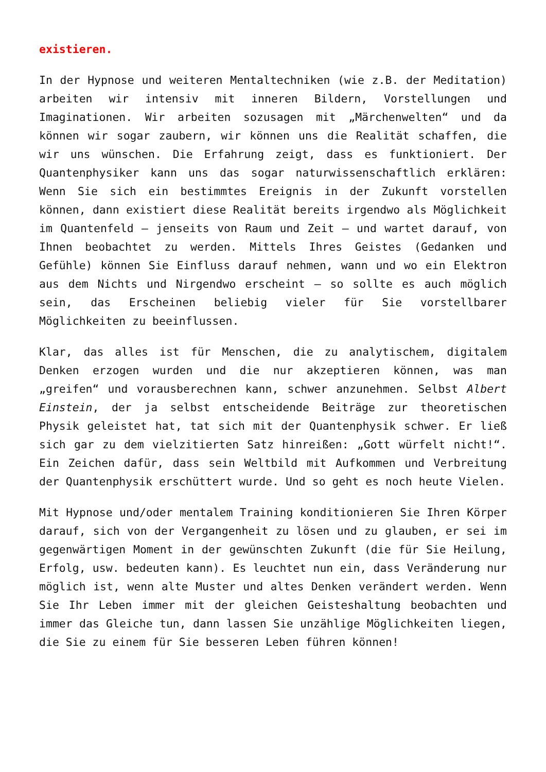existieren.
In der Hypnose und weiteren Mentaltechniken (wie z.B. der Meditation) arbeiten wir intensiv mit inneren Bildern, Vorstellungen und Imaginationen. Wir arbeiten sozusagen mit „Märchenwelten“ und da können wir sogar zaubern, wir können uns die Realität schaffen, die wir uns wünschen. Die Erfahrung zeigt, dass es funktioniert. Der Quantenphysiker kann uns das sogar naturwissenschaftlich erklären: Wenn Sie sich ein bestimmtes Ereignis in der Zukunft vorstellen können, dann existiert diese Realität bereits irgendwo als Möglichkeit im Quantenfeld – jenseits von Raum und Zeit – und wartet darauf, von Ihnen beobachtet zu werden. Mittels Ihres Geistes (Gedanken und Gefühle) können Sie Einfluss darauf nehmen, wann und wo ein Elektron aus dem Nichts und Nirgendwo erscheint – so sollte es auch möglich sein, das Erscheinen beliebig vieler für Sie vorstellbarer Möglichkeiten zu beeinflussen.
Klar, das alles ist für Menschen, die zu analytischem, digitalem Denken erzogen wurden und die nur akzeptieren können, was man „greifen“ und vorausberechnen kann, schwer anzunehmen. Selbst Albert Einstein, der ja selbst entscheidende Beiträge zur theoretischen Physik geleistet hat, tat sich mit der Quantenphysik schwer. Er ließ sich gar zu dem vielzitierten Satz hinreißen: „Gott würfelt nicht!“. Ein Zeichen dafür, dass sein Weltbild mit Aufkommen und Verbreitung der Quantenphysik erschüttert wurde. Und so geht es noch heute Vielen.
Mit Hypnose und/oder mentalem Training konditionieren Sie Ihren Körper darauf, sich von der Vergangenheit zu lösen und zu glauben, er sei im gegenwärtigen Moment in der gewünschten Zukunft (die für Sie Heilung, Erfolg, usw. bedeuten kann). Es leuchtet nun ein, dass Veränderung nur möglich ist, wenn alte Muster und altes Denken verändert werden. Wenn Sie Ihr Leben immer mit der gleichen Geisteshaltung beobachten und immer das Gleiche tun, dann lassen Sie unzählige Möglichkeiten liegen, die Sie zu einem für Sie besseren Leben führen können!